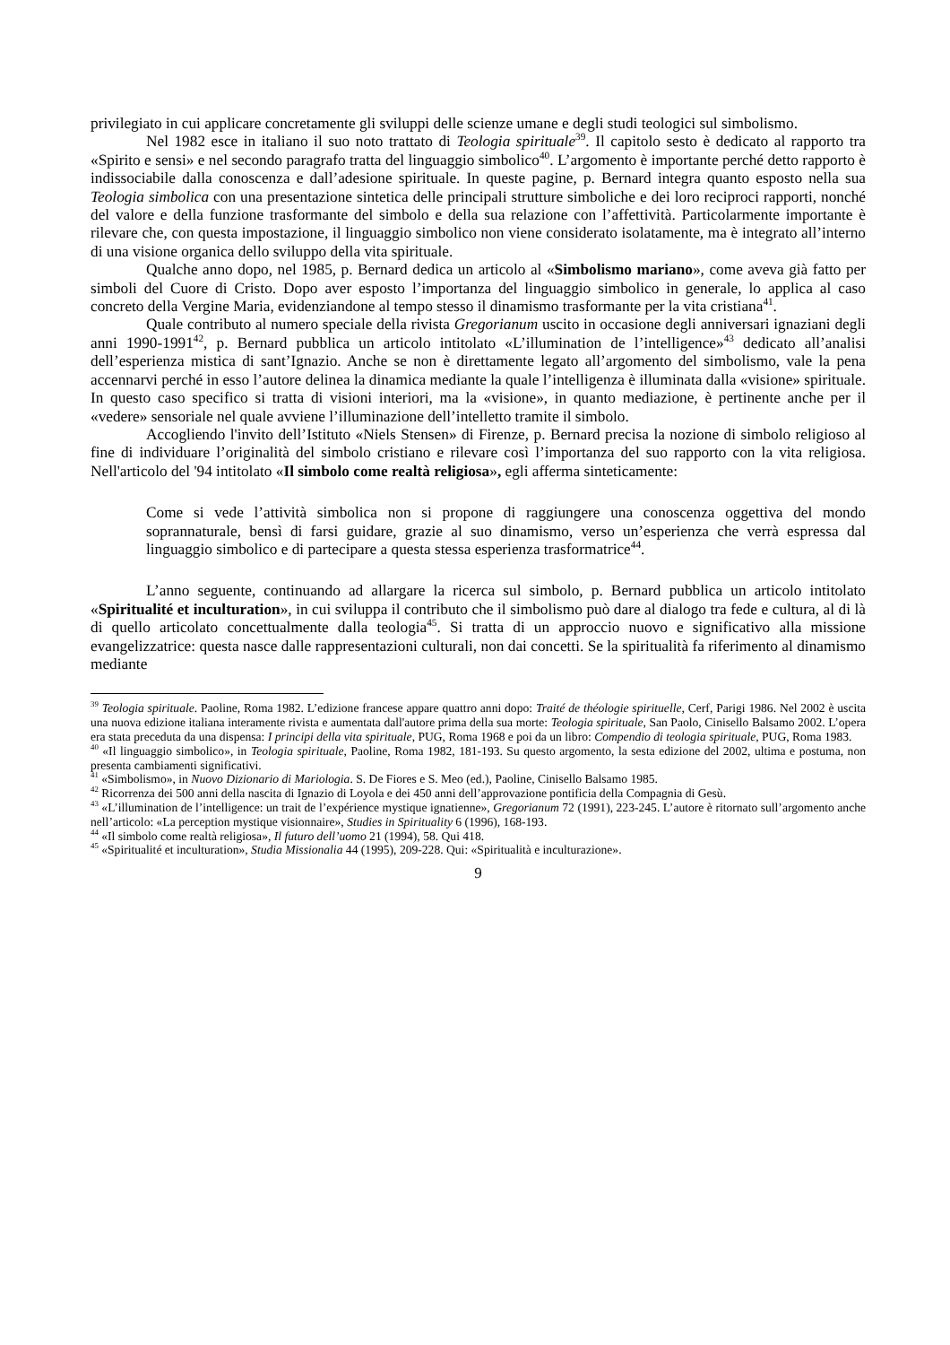privilegiato in cui applicare concretamente gli sviluppi delle scienze umane e degli studi teologici sul simbolismo.
Nel 1982 esce in italiano il suo noto trattato di Teologia spirituale<sup>39</sup>. Il capitolo sesto è dedicato al rapporto tra «Spirito e sensi» e nel secondo paragrafo tratta del linguaggio simbolico<sup>40</sup>. L’argomento è importante perché detto rapporto è indissociabile dalla conoscenza e dall’adesione spirituale. In queste pagine, p. Bernard integra quanto esposto nella sua Teologia simbolica con una presentazione sintetica delle principali strutture simboliche e dei loro reciproci rapporti, nonché del valore e della funzione trasformante del simbolo e della sua relazione con l’affettività. Particolarmente importante è rilevare che, con questa impostazione, il linguaggio simbolico non viene considerato isolatamente, ma è integrato all’interno di una visione organica dello sviluppo della vita spirituale.
Qualche anno dopo, nel 1985, p. Bernard dedica un articolo al «Simbolismo mariano», come aveva già fatto per simboli del Cuore di Cristo. Dopo aver esposto l’importanza del linguaggio simbolico in generale, lo applica al caso concreto della Vergine Maria, evidenziandone al tempo stesso il dinamismo trasformante per la vita cristiana<sup>41</sup>.
Quale contributo al numero speciale della rivista Gregorianum uscito in occasione degli anniversari ignaziani degli anni 1990-1991<sup>42</sup>, p. Bernard pubblica un articolo intitolato «L’illumination de l’intelligence»<sup>43</sup> dedicato all’analisi dell’esperienza mistica di sant’Ignazio. Anche se non è direttamente legato all’argomento del simbolismo, vale la pena accennarvi perché in esso l’autore delinea la dinamica mediante la quale l’intelligenza è illuminata dalla «visione» spirituale. In questo caso specifico si tratta di visioni interiori, ma la «visione», in quanto mediazione, è pertinente anche per il «vedere» sensoriale nel quale avviene l’illuminazione dell’intelletto tramite il simbolo.
Accogliendo l'invito dell’Istituto «Niels Stensen» di Firenze, p. Bernard precisa la nozione di simbolo religioso al fine di individuare l’originalità del simbolo cristiano e rilevare così l’importanza del suo rapporto con la vita religiosa. Nell'articolo del '94 intitolato «Il simbolo come realtà religiosa», egli afferma sinteticamente:
Come si vede l’attività simbolica non si propone di raggiungere una conoscenza oggettiva del mondo soprannaturale, bensì di farsi guidare, grazie al suo dinamismo, verso un’esperienza che verrà espressa dal linguaggio simbolico e di partecipare a questa stessa esperienza trasformatrice<sup>44</sup>.
L’anno seguente, continuando ad allargare la ricerca sul simbolo, p. Bernard pubblica un articolo intitolato «Spiritualité et inculturation», in cui sviluppa il contributo che il simbolismo può dare al dialogo tra fede e cultura, al di là di quello articolato concettualmente dalla teologia<sup>45</sup>. Si tratta di un approccio nuovo e significativo alla missione evangelizzatrice: questa nasce dalle rappresentazioni culturali, non dai concetti. Se la spiritualità fa riferimento al dinamismo mediante
<sup>39</sup> Teologia spirituale. Paoline, Roma 1982. L’edizione francese appare quattro anni dopo: Traité de théologie spirituelle, Cerf, Parigi 1986. Nel 2002 è uscita una nuova edizione italiana interamente rivista e aumentata dall'autore prima della sua morte: Teologia spirituale, San Paolo, Cinisello Balsamo 2002. L’opera era stata preceduta da una dispensa: I principi della vita spirituale, PUG, Roma 1968 e poi da un libro: Compendio di teologia spirituale, PUG, Roma 1983.
<sup>40</sup> «Il linguaggio simbolico», in Teologia spirituale, Paoline, Roma 1982, 181-193. Su questo argomento, la sesta edizione del 2002, ultima e postuma, non presenta cambiamenti significativi.
<sup>41</sup> «Simbolismo», in Nuovo Dizionario di Mariologia. S. De Fiores e S. Meo (ed.), Paoline, Cinisello Balsamo 1985.
<sup>42</sup> Ricorrenza dei 500 anni della nascita di Ignazio di Loyola e dei 450 anni dell’approvazione pontificia della Compagnia di Gesù.
<sup>43</sup> «L’illumination de l’intelligence: un trait de l’expérience mystique ignatienne», Gregorianum 72 (1991), 223-245. L’autore è ritornato sull’argomento anche nell’articolo: «La perception mystique visionnaire», Studies in Spirituality 6 (1996), 168-193.
<sup>44</sup> «Il simbolo come realtà religiosa», Il futuro dell’uomo 21 (1994), 58. Qui 418.
<sup>45</sup> «Spiritualité et inculturation», Studia Missionalia 44 (1995), 209-228. Qui: «Spiritualità e inculturazione».
9